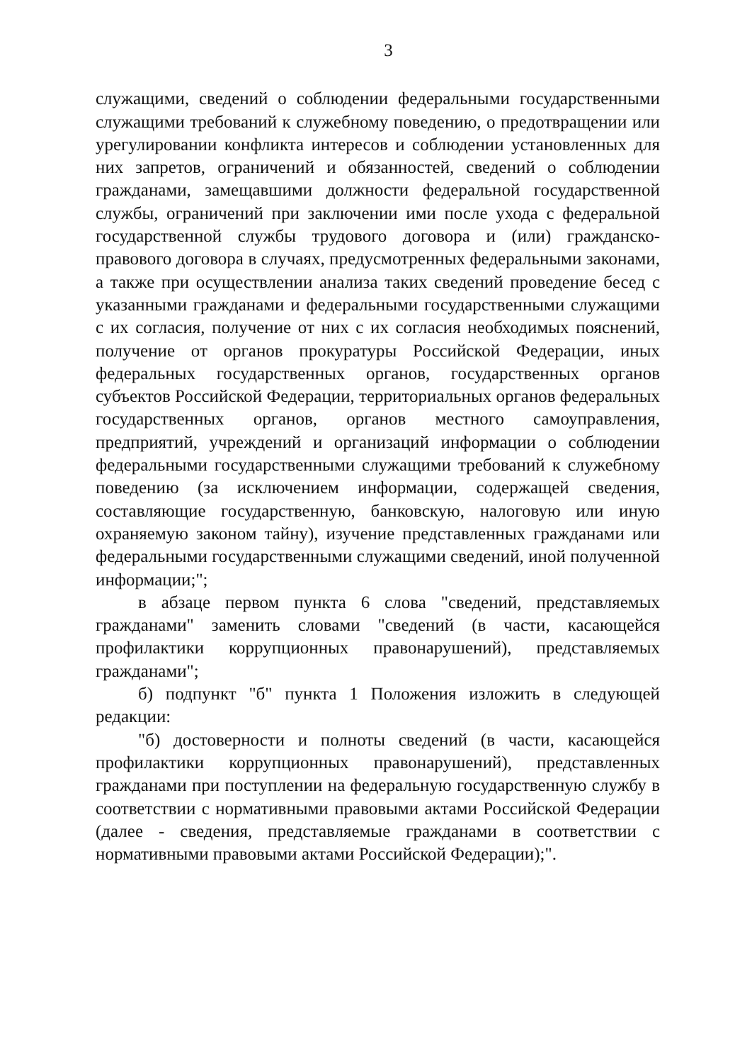3
служащими, сведений о соблюдении федеральными государственными служащими требований к служебному поведению, о предотвращении или урегулировании конфликта интересов и соблюдении установленных для них запретов, ограничений и обязанностей, сведений о соблюдении гражданами, замещавшими должности федеральной государственной службы, ограничений при заключении ими после ухода с федеральной государственной службы трудового договора и (или) гражданско-правового договора в случаях, предусмотренных федеральными законами, а также при осуществлении анализа таких сведений проведение бесед с указанными гражданами и федеральными государственными служащими с их согласия, получение от них с их согласия необходимых пояснений, получение от органов прокуратуры Российской Федерации, иных федеральных государственных органов, государственных органов субъектов Российской Федерации, территориальных органов федеральных государственных органов, органов местного самоуправления, предприятий, учреждений и организаций информации о соблюдении федеральными государственными служащими требований к служебному поведению (за исключением информации, содержащей сведения, составляющие государственную, банковскую, налоговую или иную охраняемую законом тайну), изучение представленных гражданами или федеральными государственными служащими сведений, иной полученной информации;";
в абзаце первом пункта 6 слова "сведений, представляемых гражданами" заменить словами "сведений (в части, касающейся профилактики коррупционных правонарушений), представляемых гражданами";
б) подпункт "б" пункта 1 Положения изложить в следующей редакции:
"б) достоверности и полноты сведений (в части, касающейся профилактики коррупционных правонарушений), представленных гражданами при поступлении на федеральную государственную службу в соответствии с нормативными правовыми актами Российской Федерации (далее - сведения, представляемые гражданами в соответствии с нормативными правовыми актами Российской Федерации);".